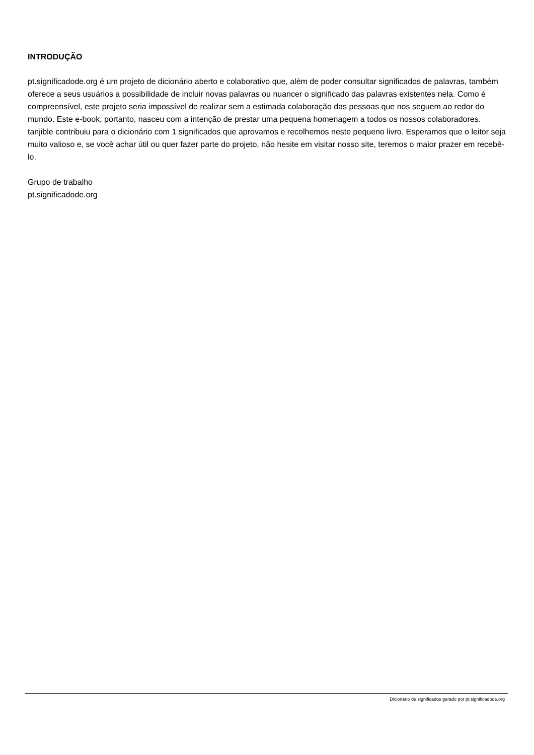INTRODUÇÃO
pt.significadode.org é um projeto de dicionário aberto e colaborativo que, além de poder consultar significados de palavras, também oferece a seus usuários a possibilidade de incluir novas palavras ou nuancer o significado das palavras existentes nela. Como é compreensível, este projeto seria impossível de realizar sem a estimada colaboração das pessoas que nos seguem ao redor do mundo. Este e-book, portanto, nasceu com a intenção de prestar uma pequena homenagem a todos os nossos colaboradores.
tanjible contribuiu para o dicionário com 1 significados que aprovamos e recolhemos neste pequeno livro. Esperamos que o leitor seja muito valioso e, se você achar útil ou quer fazer parte do projeto, não hesite em visitar nosso site, teremos o maior prazer em recebê-lo.
Grupo de trabalho
pt.significadode.org
Dicionário de significados gerado por pt.significadode.org